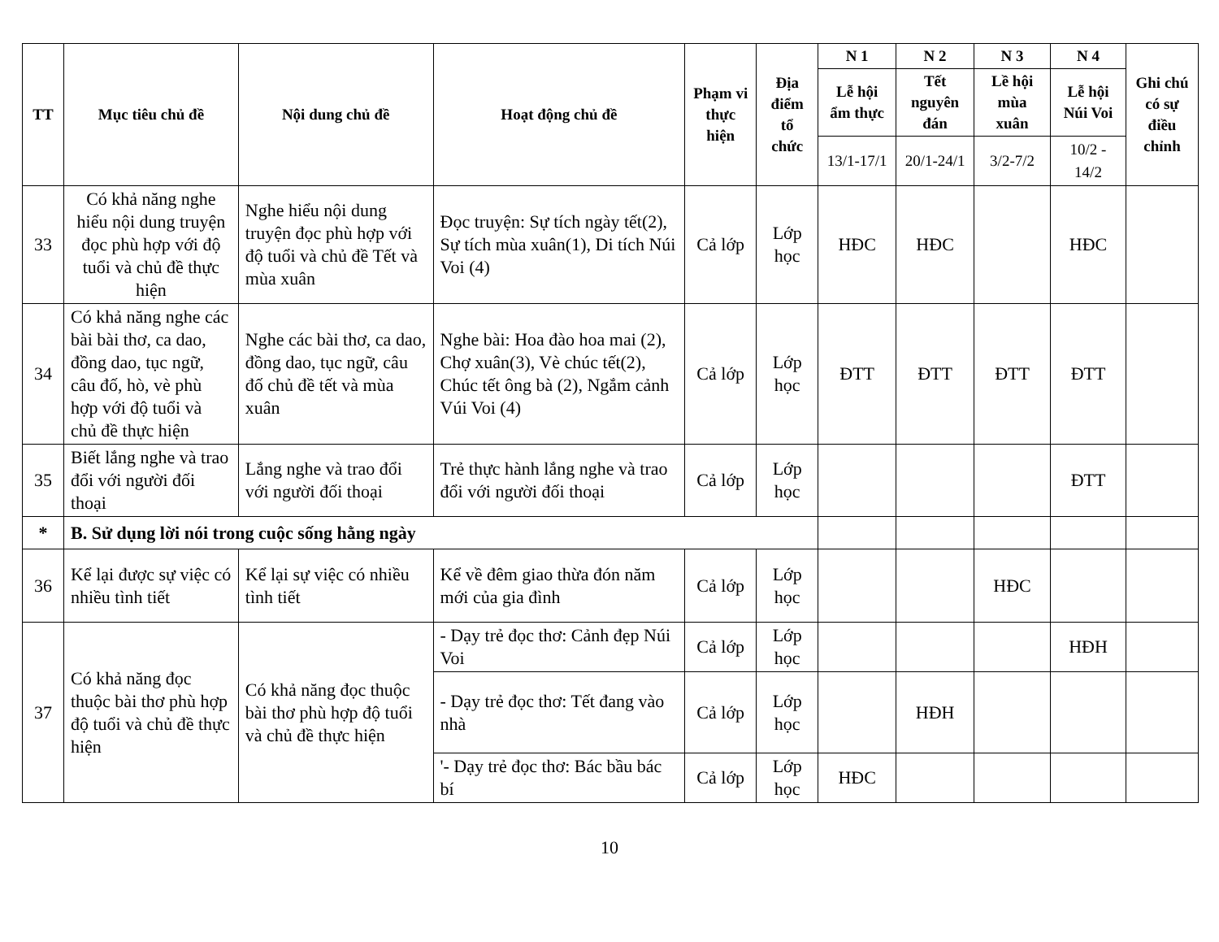| TT | Mục tiêu chủ đề | Nội dung chủ đề | Hoạt động chủ đề | Phạm vi thực hiện | Địa điểm tổ chức | N 1 | N 2 | N 3 | N 4 | Ghi chú có sự điều chỉnh |
| --- | --- | --- | --- | --- | --- | --- | --- | --- | --- | --- |
| | | | | | | Lễ hội ẩm thực | Tết nguyên đán | Lề hội mùa xuân | Lễ hội Núi Voi | |
| | | | | | | 13/1-17/1 | 20/1-24/1 | 3/2-7/2 | 10/2 - 14/2 | |
| 33 | Có khả năng nghe hiểu nội dung truyện đọc phù hợp với độ tuổi và chủ đề thực hiện | Nghe hiểu nội dung truyện đọc phù hợp với độ tuổi và chủ đề Tết và mùa xuân | Đọc truyện: Sự tích ngày tết(2), Sự tích mùa xuân(1), Di tích Núi Voi (4) | Cả lớp | Lớp học | HĐC | HĐC | | HĐC | |
| 34 | Có khả năng nghe các bài bài thơ, ca dao, đồng dao, tục ngữ, câu đố, hò, vè phù hợp với độ tuổi và chủ đề thực hiện | Nghe các bài thơ, ca dao, đồng dao, tục ngữ, câu đố chủ đề tết và mùa xuân | Nghe bài: Hoa đào hoa mai (2), Chợ xuân(3), Vè chúc tết(2), Chúc tết ông bà (2), Ngắm cảnh Vúi Voi (4) | Cả lớp | Lớp học | ĐTT | ĐTT | ĐTT | ĐTT | |
| 35 | Biết lắng nghe và trao đổi với người đối thoại | Lắng nghe và trao đổi với người đối thoại | Trẻ thực hành lắng nghe và trao đổi với người đối thoại | Cả lớp | Lớp học | | | | ĐTT | |
| * | B. Sử dụng lời nói trong cuộc sống hằng ngày | | | | | | | | | |
| 36 | Kể lại được sự việc có nhiều tình tiết | Kể lại sự việc có nhiều tình tiết | Kể về đêm giao thừa đón năm mới của gia đình | Cả lớp | Lớp học | | | HĐC | | |
| 37 | Có khả năng đọc thuộc bài thơ phù hợp độ tuổi và chủ đề thực hiện | Có khả năng đọc thuộc bài thơ phù hợp độ tuổi và chủ đề thực hiện | - Dạy trẻ đọc thơ: Cảnh đẹp Núi Voi | Cả lớp | Lớp học | | | | HĐH | |
| | | | - Dạy trẻ đọc thơ: Tết đang vào nhà | Cả lớp | Lớp học | | HĐH | | | |
| | | | '- Dạy trẻ đọc thơ: Bác bầu bác bí | Cả lớp | Lớp học | HĐC | | | | |
10